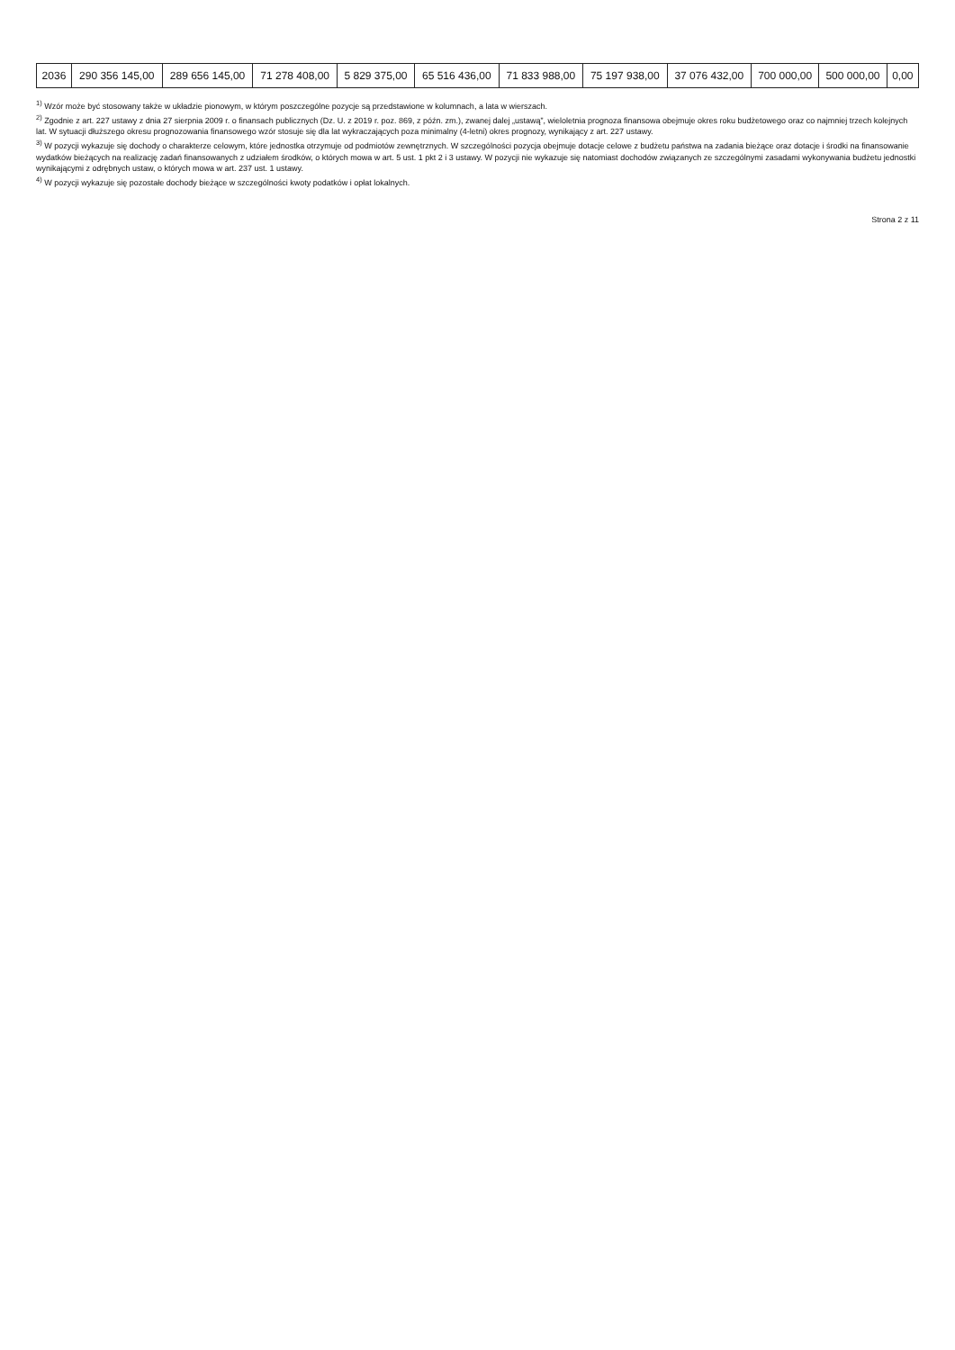| 2036 | 290 356 145,00 | 289 656 145,00 | 71 278 408,00 | 5 829 375,00 | 65 516 436,00 | 71 833 988,00 | 75 197 938,00 | 37 076 432,00 | 700 000,00 | 500 000,00 | 0,00 |
<sup>1)</sup> Wzór może być stosowany także w układzie pionowym, w którym poszczególne pozycje są przedstawione w kolumnach, a lata w wierszach.
<sup>2)</sup> Zgodnie z art. 227 ustawy z dnia 27 sierpnia 2009 r. o finansach publicznych (Dz. U. z 2019 r. poz. 869, z późn. zm.), zwanej dalej „ustawą”, wieloletnia prognoza finansowa obejmuje okres roku budżetowego oraz co najmniej trzech kolejnych lat. W sytuacji dłuższego okresu prognozowania finansowego wzór stosuje się dla lat wykraczających poza minimalny (4-letni) okres prognozy, wynikający z art. 227 ustawy.
<sup>3)</sup> W pozycji wykazuje się dochody o charakterze celowym, które jednostka otrzymuje od podmiotów zewnętrznych. W szczególności pozycja obejmuje dotacje celowe z budżetu państwa na zadania bieżące oraz dotacje i środki na finansowanie wydatków bieżących na realizację zadań finansowanych z udziałem środków, o których mowa w art. 5 ust. 1 pkt 2 i 3 ustawy. W pozycji nie wykazuje się natomiast dochodów związanych ze szczególnymi zasadami wykonywania budżetu jednostki wynikającymi z odrębnych ustaw, o których mowa w art. 237 ust. 1 ustawy.
<sup>4)</sup> W pozycji wykazuje się pozostałe dochody bieżące w szczególności kwoty podatków i opłat lokalnych.
Strona 2 z 11